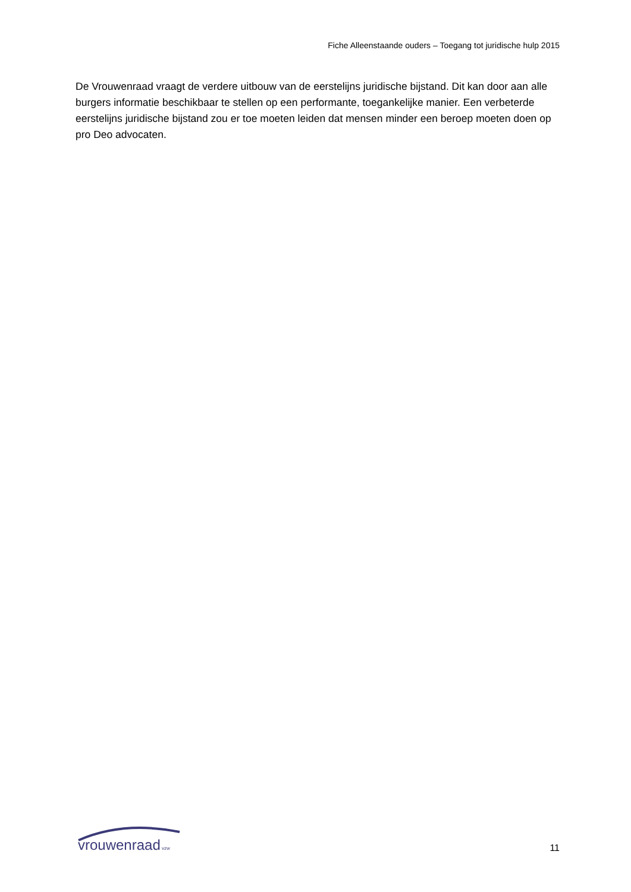Fiche Alleenstaande ouders – Toegang tot juridische hulp 2015
De Vrouwenraad vraagt de verdere uitbouw van de eerstelijns juridische bijstand. Dit kan door aan alle burgers informatie beschikbaar te stellen op een performante, toegankelijke manier. Een verbeterde eerstelijns juridische bijstand zou er toe moeten leiden dat mensen minder een beroep moeten doen op pro Deo advocaten.
vrouwenraad vzw
11